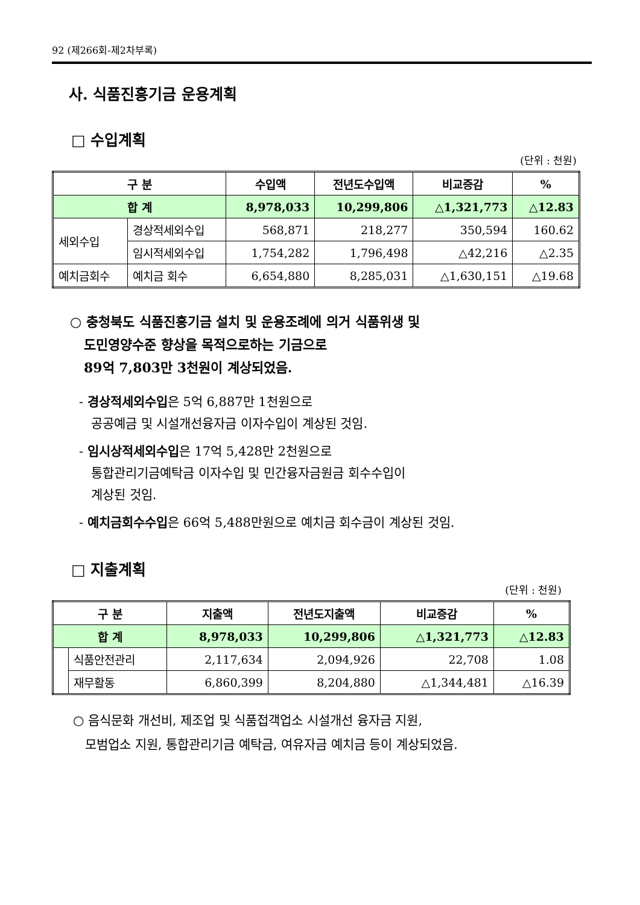92 (제266회-제2차부록)
사. 식품진흥기금 운용계획
□ 수입계획
(단위 : 천원)
| 구 분 | | 수입액 | 전년도수입액 | 비교증감 | % |
| --- | --- | --- | --- | --- | --- |
| 합 계 | | 8,978,033 | 10,299,806 | △1,321,773 | △12.83 |
| 세외수입 | 경상적세외수입 | 568,871 | 218,277 | 350,594 | 160.62 |
| | 임시적세외수입 | 1,754,282 | 1,796,498 | △42,216 | △2.35 |
| 예치금회수 | 예치금 회수 | 6,654,880 | 8,285,031 | △1,630,151 | △19.68 |
○ 충청북도 식품진흥기금 설치 및 운용조례에 의거 식품위생 및
도민영양수준 향상을 목적으로하는 기금으로
89억 7,803만 3천원이 계상되었음.
- 경상적세외수입은 5억 6,887만 1천원으로
공공예금 및 시설개선융자금 이자수입이 계상된 것임.
- 임시상적세외수입은 17억 5,428만 2천원으로
통합관리기금예탁금 이자수입 및 민간융자금원금 회수수입이
계상된 것임.
- 예치금회수수입은 66억 5,488만원으로 예치금 회수금이 계상된 것임.
□ 지출계획
(단위 : 천원)
| 구 분 | | 지출액 | 전년도지출액 | 비교증감 | % |
| --- | --- | --- | --- | --- | --- |
| 합 계 | | 8,978,033 | 10,299,806 | △1,321,773 | △12.83 |
| | 식품안전관리 | 2,117,634 | 2,094,926 | 22,708 | 1.08 |
| | 재무활동 | 6,860,399 | 8,204,880 | △1,344,481 | △16.39 |
○ 음식문화 개선비, 제조업 및 식품접객업소 시설개선 융자금 지원,
모범업소 지원, 통합관리기금 예탁금, 여유자금 예치금 등이 계상되었음.